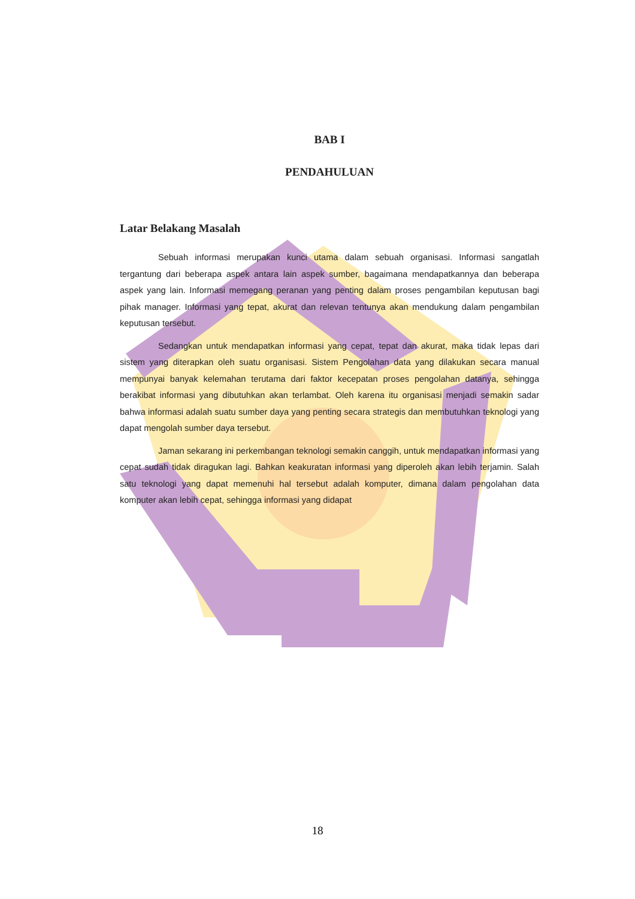BAB I
PENDAHULUAN
Latar Belakang Masalah
Sebuah informasi merupakan kunci utama dalam sebuah organisasi. Informasi sangatlah tergantung dari beberapa aspek antara lain aspek sumber, bagaimana mendapatkannya dan beberapa aspek yang lain. Informasi memegang peranan yang penting dalam proses pengambilan keputusan bagi pihak manager. Informasi yang tepat, akurat dan relevan tentunya akan mendukung dalam pengambilan keputusan tersebut.
Sedangkan untuk mendapatkan informasi yang cepat, tepat dan akurat, maka tidak lepas dari sistem yang diterapkan oleh suatu organisasi. Sistem Pengolahan data yang dilakukan secara manual mempunyai banyak kelemahan terutama dari faktor kecepatan proses pengolahan datanya, sehingga berakibat informasi yang dibutuhkan akan terlambat. Oleh karena itu organisasi menjadi semakin sadar bahwa informasi adalah suatu sumber daya yang penting secara strategis dan membutuhkan teknologi yang dapat mengolah sumber daya tersebut.
Jaman sekarang ini perkembangan teknologi semakin canggih, untuk mendapatkan informasi yang cepat sudah tidak diragukan lagi. Bahkan keakuratan informasi yang diperoleh akan lebih terjamin. Salah satu teknologi yang dapat memenuhi hal tersebut adalah komputer, dimana dalam pengolahan data komputer akan lebih cepat, sehingga informasi yang didapat
18